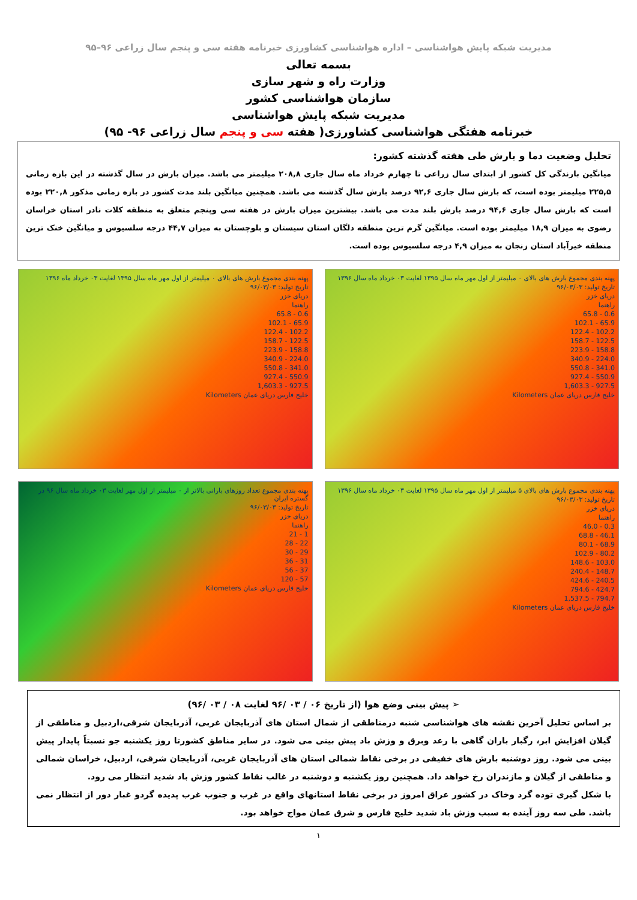مدیریت شبکه پایش هواشناسی – اداره هواشناسی کشاورزی خبرنامه هفته سی و پنجم سال زراعی ۹۶–۹۵
بسمه تعالی
وزارت راه و شهر سازی
سازمان هواشناسی کشور
مدیریت شبکه پایش هواشناسی
خبرنامه هفتگی هواشناسی کشاورزی( هفته سی و پنجم سال زراعی ۹۶- ۹۵)
تحلیل وضعیت دما و بارش طی هفته گذشته کشور:
میانگین بارندگی کل کشور از ابتدای سال زراعی تا چهارم خرداد ماه سال جاری ۲۰۸,۸ میلیمتر می باشد. میزان بارش در سال گذشته در این بازه زمانی ۲۲۵,۵ میلیمتر بوده است، که بارش سال جاری ۹۲,۶ درصد بارش سال گذشته می باشد. همچنین میانگین بلند مدت کشور در بازه زمانی مذکور ۲۲۰,۸ بوده است که بارش سال جاری ۹۴,۶ درصد بارش بلند مدت می باشد. بیشترین میزان بارش در هفته سی وپنجم متعلق به منطقه کلات نادر استان خراسان رضوی به میزان ۱۸,۹ میلیمتر بوده است. میانگین گرم ترین منطقه دلگان استان سیستان و بلوچستان به میزان ۴۴,۷ درجه سلسیوس و میانگین خنک ترین منطقه خیرآباد استان زنجان به میزان ۴,۹ درجه سلسیوس بوده است.
پهنه بندی مجموع بارش های بالای ۰ میلیمتر از اول مهر ماه سال ۱۳۹۵ لغایت ۰۳ خرداد ماه سال ۱۳۹۶
تاریخ تولید: ۹۶/۰۳/۰۳
دریای خزر
راهنما
0.6 - 65.8
65.9 - 102.1
102.2 - 122.4
122.5 - 158.7
158.8 - 223.9
224.0 - 340.9
341.0 - 550.8
550.9 - 927.4
927.5 - 1,603.3
خلیج فارس دریای عمان Kilometers
پهنه بندی مجموع بارش های بالای ۰ میلیمتر از اول مهر ماه سال ۱۳۹۵ لغایت ۰۳ خرداد ماه ۱۳۹۶
تاریخ تولید: ۹۶/۰۳/۰۳
دریای خزر
راهنما
0.6 - 65.8
65.9 - 102.1
102.2 - 122.4
122.5 - 158.7
158.8 - 223.9
224.0 - 340.9
341.0 - 550.8
550.9 - 927.4
927.5 - 1,603.3
خلیج فارس دریای عمان Kilometers
پهنه بندی مجموع بارش های بالای ۵ میلیمتر از اول مهر ماه سال ۱۳۹۵ لغایت ۰۳ خرداد ماه سال ۱۳۹۶
تاریخ تولید: ۹۶/۰۳/۰۳
دریای خزر
راهنما
0.3 - 46.0
46.1 - 68.8
68.9 - 80.1
80.2 - 102.9
103.0 - 148.6
148.7 - 240.4
240.5 - 424.6
424.7 - 794.6
794.7 - 1,537.5
خلیج فارس دریای عمان Kilometers
پهنه بندی مجموع تعداد روزهای بارانی بالاتر از ۰ میلیمتر از اول مهر لغایت ۰۳ خرداد ماه سال ۹۶ در گستره ایران
تاریخ تولید: ۹۶/۰۳/۰۳
دریای خزر
راهنما
1 - 21
22 - 28
29 - 30
31 - 36
37 - 56
57 - 120
خلیج فارس دریای عمان Kilometers
➢ پیش بینی وضع هوا (از تاریخ ۰۶ / ۰۳ /۹۶ لغایت ۰۸ / ۰۳ /۹۶)
بر اساس تحلیل آخرین نقشه های هواشناسی شنبه درمناطقی از شمال استان های آذربایجان غربی، آذربایجان شرقی،اردبیل و مناطقی از گیلان افزایش ابر، رگبار باران گاهی با رعد وبرق و وزش باد پیش بینی می شود. در سایر مناطق کشورتا روز یکشنبه جو نسبتاً پایدار پیش بینی می شود. روز دوشنبه بارش های خفیفی در برخی نقاط شمالی استان های آذربایجان غربی، آذربایجان شرقی، اردبیل، خراسان شمالی و مناطقی از گیلان و مازندران رخ خواهد داد. همچنین روز یکشنبه و دوشنبه در غالب نقاط کشور وزش باد شدید انتظار می رود.
با شکل گیری توده گرد وخاک در کشور عراق امروز در برخی نقاط استانهای واقع در غرب و جنوب غرب پدیده گردو غبار دور از انتظار نمی باشد. طی سه روز آینده به سبب وزش باد شدید خلیج فارس و شرق عمان مواج خواهد بود.
۱